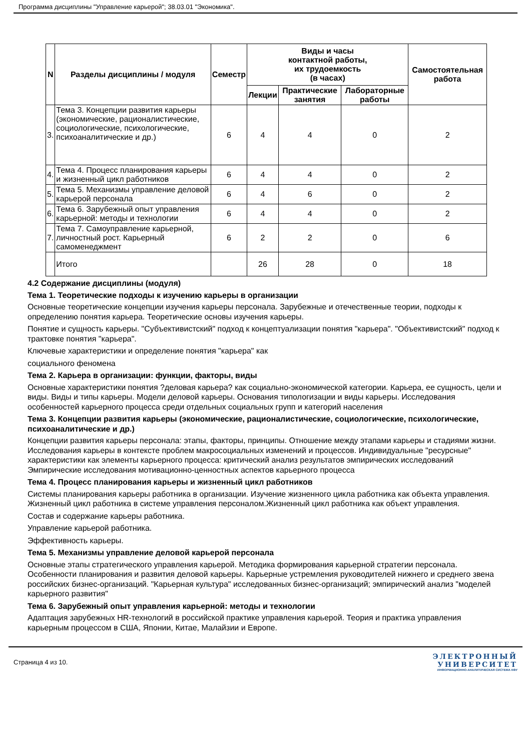Программа дисциплины "Управление карьерой"; 38.03.01 "Экономика".
| N | Разделы дисциплины / модуля | Семестр | Виды и часы контактной работы, их трудоемкость (в часах) | | | Самостоятельная работа |
| --- | --- | --- | --- | --- | --- | --- |
| | | | Лекции | Практические занятия | Лабораторные работы | |
| 3. | Тема 3. Концепции развития карьеры (экономические, рационалистические, социологические, психологические, психоаналитические и др.) | 6 | 4 | 4 | 0 | 2 |
| 4. | Тема 4. Процесс планирования карьеры и жизненный цикл работников | 6 | 4 | 4 | 0 | 2 |
| 5. | Тема 5. Механизмы управление деловой карьерой персонала | 6 | 4 | 6 | 0 | 2 |
| 6. | Тема 6. Зарубежный опыт управления карьерной: методы и технологии | 6 | 4 | 4 | 0 | 2 |
| 7. | Тема 7. Самоуправление карьерной, личностный рост. Карьерный самоменеджмент | 6 | 2 | 2 | 0 | 6 |
| | Итого | | 26 | 28 | 0 | 18 |
4.2 Содержание дисциплины (модуля)
Тема 1. Теоретические подходы к изучению карьеры в организации
Основные теоретические концепции изучения карьеры персонала. Зарубежные и отечественные теории, подходы к определению понятия карьера. Теоретические основы изучения карьеры.
Понятие и сущность карьеры. "Субъективистский" подход к концептуализации понятия "карьера". "Объективистский" подход к трактовке понятия "карьера".
Ключевые характеристики и определение понятия "карьера" как
социального феномена
Тема 2. Карьера в организации: функции, факторы, виды
Основные характеристики понятия ?деловая карьера? как социально-экономической категории. Карьера, ее сущность, цели и виды. Виды и типы карьеры. Модели деловой карьеры. Основания типологизации и виды карьеры. Исследования особенностей карьерного процесса среди отдельных социальных групп и категорий населения
Тема 3. Концепции развития карьеры (экономические, рационалистические, социологические, психологические, психоаналитические и др.)
Концепции развития карьеры персонала: этапы, факторы, принципы. Отношение между этапами карьеры и стадиями жизни. Исследования карьеры в контексте проблем макросоциальных изменений и процессов. Индивидуальные "ресурсные" характеристики как элементы карьерного процесса: критический анализ результатов эмпирических исследований Эмпирические исследования мотивационно-ценностных аспектов карьерного процесса
Тема 4. Процесс планирования карьеры и жизненный цикл работников
Системы планирования карьеры работника в организации. Изучение жизненного цикла работника как объекта управления. Жизненный цикл работника в системе управления персоналом.Жизненный цикл работника как объект управления.
Состав и содержание карьеры работника.
Управление карьерой работника.
Эффективность карьеры.
Тема 5. Механизмы управление деловой карьерой персонала
Основные этапы стратегического управления карьерой. Методика формирования карьерной стратегии персонала. Особенности планирования и развития деловой карьеры. Карьерные устремления руководителей нижнего и среднего звена российских бизнес-организаций. "Карьерная культура" исследованных бизнес-организаций; эмпирический анализ "моделей карьерного развития"
Тема 6. Зарубежный опыт управления карьерной: методы и технологии
Адаптация зарубежных HR-технологий в российской практике управления карьерой. Теория и практика управления карьерным процессом в США, Японии, Китае, Малайзии и Европе.
Страница 4 из 10.
ЭЛЕКТРОННЫЙ
УНИВЕРСИТЕТ
ИНФОРМАЦИОННО-АНАЛИТИЧЕСКАЯ СИСТЕМА КФУ